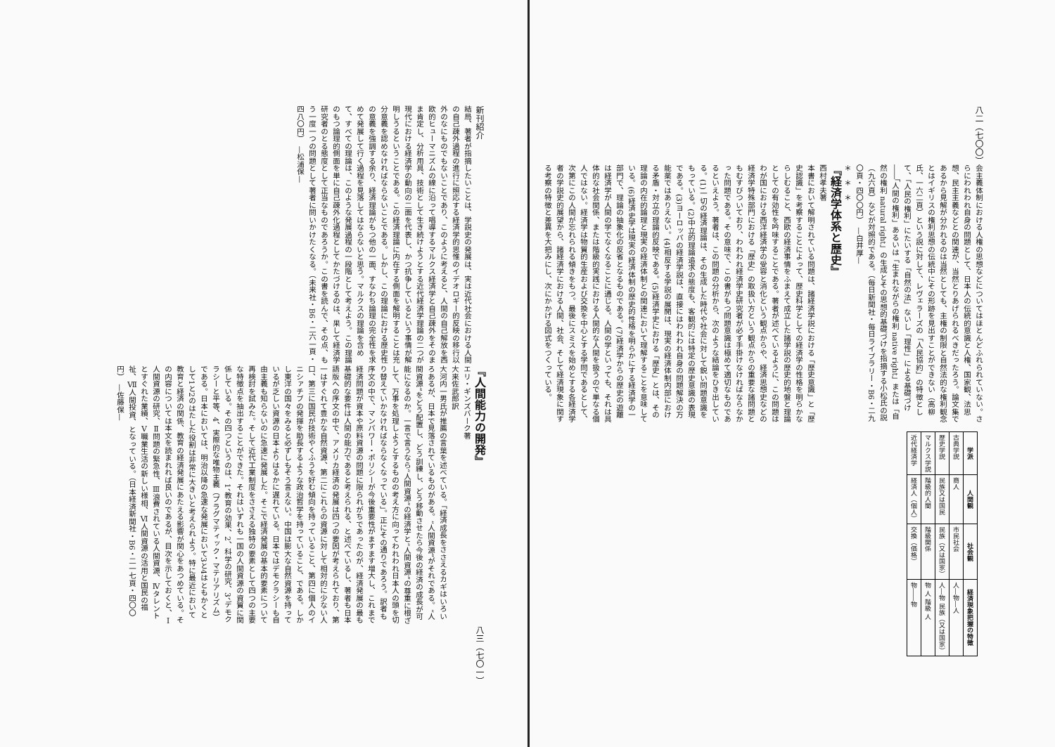新刊紹介
結局、著者が指摘したいことは、学説史の発展は、実は近代社会における人間の自己疎外過程の進行に照応する経済学的思惟のイデオロギー的反映の移行以外のなにものでもないことであり、このように考えると、人間の自己解放を西欧的ヒューマニズムの線に沿って唱導するマルクス経済学と自己疎外をそのまま肯定し、分析用具、技術として生き続けようとする近代経済学理論の二つが現代における経済学の動向の二面を代表し、かつ抗争しているという事情が解明しうるということである。この経済理論に内在する側面を解明することは充分意義を認めなければならないことである。しかし、この理論における歴史性の意義を強調する余り、経済理論がもつ他の一面、すなわち論理の完全性を求めて発展して行く過程を見落してはならないと思う。マルクスの理論を含めて、すべての理論は、このような発展過程の一段階として考えよう。この理論のもつ論理的側面を単に自己疎外化過程としてかたづけるのは、果して経済学研究者のとる態度として正当なものであろうか。この書を読んで、その点、もう一度一つの問題として著者に問いかけたくなる。（未来社・B6・二六一頁・四八〇円）　—松浦保—
『人間能力の開発』
エリ・ギンズバーク著
大来佐武郎訳
大河内一男氏が推薦の言葉を述べている。「経済成長をささえるカギはいろいろあるが、日本で見落されているものがある。“人間資源”がそれである。“人間資源”をどう配置し、どう訓練し、どう移動させたら今後の経済の成長が可能になるのか。一言で言うなら“人間資源”の経済学と“人間資源”の尊重に根ざして、万事を処理しようとするものの考え方に向ってわれわれ日本人の頭を切り替えていかなければならなくなっている」。正にその通りであろう。訳者も序文の中で、マンパワー・ポリシーが今後重要性がますます増大し、これまで経済問題が資本や原料資源の問題に限られがちであったのが、経済発展の最も基礎的な要件は人間の能力であると考えられる、と述べているし、著者も日本語版への序文の中で、アメリカ経済の発展は四つの要因が考えられており、第一はすぐれて豊かな自然資源、第二にこれらの資源に対して相対的に少ない人口、第三に国民が技術やくふうを好む傾向を持っていること、第四に個人のイニシァチブの発揮を助長するような政治哲学を持っていること、である。しかし東洋の国々をみると必ずしもそう言えない。中国は膨大な自然資源を持っているが乏しい資源の日本よりはるかに遅れている。日本ではデモクラシーも自由主義も知らないのに急速に発展した。そこで経済発展の基本的要素について再検討を試みた。そして近代工業制度をささえる独特の要素として四つの主要な特徴点を抽出することができた。それはいずれも一国の人間資源の資質に関係している。その四つというのは、1、教育の効果、2、科学の研究、3、デモクラシーと平等、4、実際的な唯物主義（プラグマティック・マテリアリズム）である。日本においては、明治以降の急速な発展において3と4はともかくとして1と2のはたした役割は非常に大きいと考えられよう。特に最近において教育と経済の関係、教育の経済発展にあたえる影響が関心をあつめている。その内容については本文を読まれれば良いのであるが、目次を示しておくと、Ⅰ人間資源の研究、Ⅱ問題の緊急性、Ⅲ浪費されている人間資源、Ⅳタレントとすぐれた業績、Ⅴ職業生活の新しい様相、Ⅵ人間資源の活用と国民の福祉、Ⅶ人間投資、となっている。（日本経済新聞社・B6・二一七頁・四〇〇円）　—佐藤保—
八三（七〇一）
八二（七〇〇）
会主義体制における人権の思想などについてはほとんどふれられていない。さらにわれわれ自身の問題として、日本人の伝統的意識と人権、国家観、法思想、民主主義などとの関連が、当然とりあげられるべきだったろう。論文集であるから見解が分かれるのは当然としても、主権の制限と自然法的な権利観念とはイギリスの権利思想の伝統中にその形跡を見出すことができない（高柳氏、一六二頁）という説に対して、レヴェラーズの「人民協約」の特徴として、「人民の権利」にたいする「自然の法」ないし「理性」による基礎づけ――「人間の権利」あるいは「生まれながらの権利 native right」または「自然の権利 natural right」の生成とその思想的基礎づけを指摘する小松氏の説（九六頁）などが対照的である。（毎日新聞社・毎日ライブラリー・B6・二九〇頁・四〇〇円）　—白井厚—
＊　＊　＊
『経済学体系と歴史』
西村孝夫著
本書において解明されている問題は、諸経済学説における「歴史意識」と「歴史認識」を考察することによって、歴史科学としての経済学の性格を明らかならしむること、西欧の経済事情をふまえて成立した諸学説の歴史的地盤と理論としての有効性を吟味することである。著者が述べているように、この問題はわが国における西洋経済学の受容と消化という観点からや、経済思想史などの経済学特殊部門における「歴史」の取扱い方という観点からの重要な諸問題ともむすびついており、われわれ経済学史研究者が必ず手掛けなければならなかった問題である。その意味で、この書がもつ問題意識は極めて適切なものであるといえよう。著者は、この問題の分析から、次のような結論をひき出している。(1)一切の経済理論は、その生成した時代や社会に対して鋭い問題意識をもっている。(2)中立的理論追求の態度も、客観的には特定の歴史意識の表現である。(3)ヨーロッパの経済学説は、直接にはわれわれ自身の問題解決の万能薬ではありえない。(4)相反する学説の展開は、現実の経済体制内部における矛盾・対立の理論的反映である。(5)経済学史における「歴史」とは、その理論の内在的論理と現実の経済体制との関連において理解することを意味している。(6)経済史学は現実の経済体制の歴史的性格を明らかにする経済学の一部門で、理論の抽象化の反省となるものである。(7)経済学からの歴史の遊離は経済学が人間の学でなくなることに通じる。人間の学といっても、それは具体的な社会関係、または階級的実践における人間的な人間を扱うので単なる個人ではない。経済学は物質的生産および交換を中心とする学問であるとして、次第にこの人間が忘れられる傾きをもつ。最後にスミスを始めとする各経済学者の学説史的展望から、諸経済学における人間、社会、そして経済現象に関する考察の特徴と差異を大把みにし、次にかかげる図式をつくっている。
| 学派 | 人間観 | 社会観 | 経済現象把握の特徴 |
| --- | --- | --- | --- |
| 古典学説 | 商人 | 市民社会 | 人―物―人 |
| 歴史学説 | 民族又は国民 | 民族（又は国家） | 人―物 民族（又は国家） |
| マルクス学説 | 階級的人間 | 階級関係 | 物 人 階級 人 |
| 近代経済学 | 経済人（個人） | 交換（価格） | 物――物 |